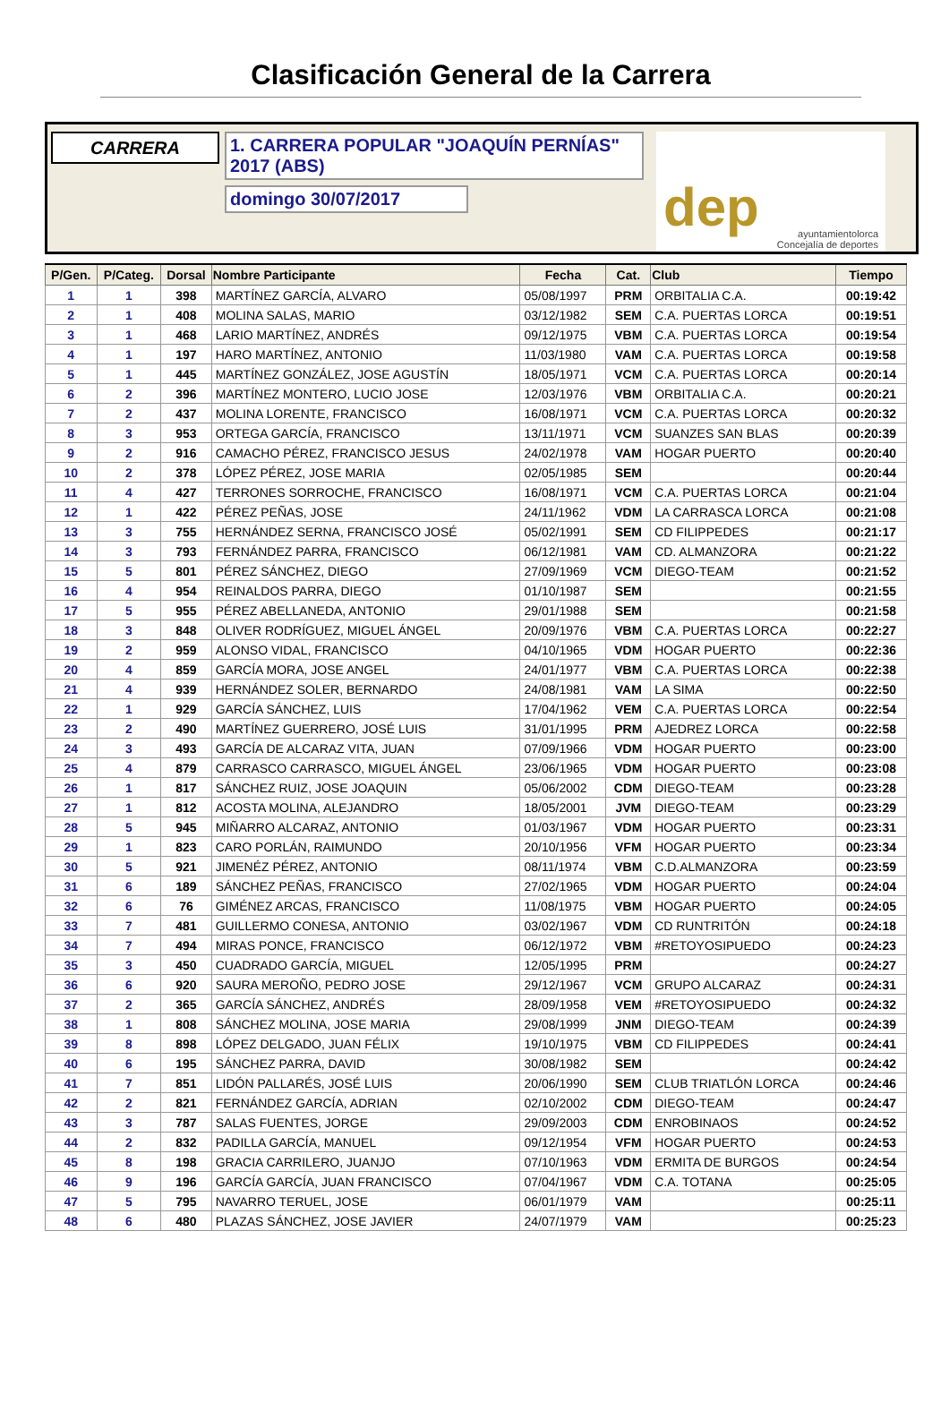Clasificación General de la Carrera
CARRERA
1. CARRERA POPULAR "JOAQUÍN PERNÍAS" 2017 (ABS)
domingo 30/07/2017
dep
ayuntamientolorca
Concejalía de deportes
| P/Gen. | P/Categ. | Dorsal | Nombre Participante | Fecha | Cat. | Club | Tiempo |
| --- | --- | --- | --- | --- | --- | --- | --- |
| 1 | 1 | 398 | MARTÍNEZ GARCÍA, ALVARO | 05/08/1997 | PRM | ORBITALIA C.A. | 00:19:42 |
| 2 | 1 | 408 | MOLINA SALAS, MARIO | 03/12/1982 | SEM | C.A. PUERTAS LORCA | 00:19:51 |
| 3 | 1 | 468 | LARIO MARTÍNEZ, ANDRÉS | 09/12/1975 | VBM | C.A. PUERTAS LORCA | 00:19:54 |
| 4 | 1 | 197 | HARO MARTÍNEZ, ANTONIO | 11/03/1980 | VAM | C.A. PUERTAS LORCA | 00:19:58 |
| 5 | 1 | 445 | MARTÍNEZ GONZÁLEZ, JOSE AGUSTÍN | 18/05/1971 | VCM | C.A. PUERTAS LORCA | 00:20:14 |
| 6 | 2 | 396 | MARTÍNEZ MONTERO, LUCIO JOSE | 12/03/1976 | VBM | ORBITALIA C.A. | 00:20:21 |
| 7 | 2 | 437 | MOLINA LORENTE, FRANCISCO | 16/08/1971 | VCM | C.A. PUERTAS LORCA | 00:20:32 |
| 8 | 3 | 953 | ORTEGA GARCÍA, FRANCISCO | 13/11/1971 | VCM | SUANZES SAN BLAS | 00:20:39 |
| 9 | 2 | 916 | CAMACHO PÉREZ, FRANCISCO JESUS | 24/02/1978 | VAM | HOGAR PUERTO | 00:20:40 |
| 10 | 2 | 378 | LÓPEZ PÉREZ, JOSE MARIA | 02/05/1985 | SEM | | 00:20:44 |
| 11 | 4 | 427 | TERRONES SORROCHE, FRANCISCO | 16/08/1971 | VCM | C.A. PUERTAS LORCA | 00:21:04 |
| 12 | 1 | 422 | PÉREZ PEÑAS, JOSE | 24/11/1962 | VDM | LA CARRASCA LORCA | 00:21:08 |
| 13 | 3 | 755 | HERNÁNDEZ SERNA, FRANCISCO JOSÉ | 05/02/1991 | SEM | CD FILIPPEDES | 00:21:17 |
| 14 | 3 | 793 | FERNÁNDEZ PARRA, FRANCISCO | 06/12/1981 | VAM | CD. ALMANZORA | 00:21:22 |
| 15 | 5 | 801 | PÉREZ SÁNCHEZ, DIEGO | 27/09/1969 | VCM | DIEGO-TEAM | 00:21:52 |
| 16 | 4 | 954 | REINALDOS PARRA, DIEGO | 01/10/1987 | SEM | | 00:21:55 |
| 17 | 5 | 955 | PÉREZ ABELLANEDA, ANTONIO | 29/01/1988 | SEM | | 00:21:58 |
| 18 | 3 | 848 | OLIVER RODRÍGUEZ, MIGUEL ÁNGEL | 20/09/1976 | VBM | C.A. PUERTAS LORCA | 00:22:27 |
| 19 | 2 | 959 | ALONSO VIDAL, FRANCISCO | 04/10/1965 | VDM | HOGAR PUERTO | 00:22:36 |
| 20 | 4 | 859 | GARCÍA MORA, JOSE ANGEL | 24/01/1977 | VBM | C.A. PUERTAS LORCA | 00:22:38 |
| 21 | 4 | 939 | HERNÁNDEZ SOLER, BERNARDO | 24/08/1981 | VAM | LA SIMA | 00:22:50 |
| 22 | 1 | 929 | GARCÍA SÁNCHEZ, LUIS | 17/04/1962 | VEM | C.A. PUERTAS LORCA | 00:22:54 |
| 23 | 2 | 490 | MARTÍNEZ GUERRERO, JOSÉ LUIS | 31/01/1995 | PRM | AJEDREZ LORCA | 00:22:58 |
| 24 | 3 | 493 | GARCÍA DE ALCARAZ VITA, JUAN | 07/09/1966 | VDM | HOGAR PUERTO | 00:23:00 |
| 25 | 4 | 879 | CARRASCO CARRASCO, MIGUEL ÁNGEL | 23/06/1965 | VDM | HOGAR PUERTO | 00:23:08 |
| 26 | 1 | 817 | SÁNCHEZ RUIZ, JOSE JOAQUIN | 05/06/2002 | CDM | DIEGO-TEAM | 00:23:28 |
| 27 | 1 | 812 | ACOSTA MOLINA, ALEJANDRO | 18/05/2001 | JVM | DIEGO-TEAM | 00:23:29 |
| 28 | 5 | 945 | MIÑARRO ALCARAZ, ANTONIO | 01/03/1967 | VDM | HOGAR PUERTO | 00:23:31 |
| 29 | 1 | 823 | CARO PORLÁN, RAIMUNDO | 20/10/1956 | VFM | HOGAR PUERTO | 00:23:34 |
| 30 | 5 | 921 | JIMENÉZ PÉREZ, ANTONIO | 08/11/1974 | VBM | C.D.ALMANZORA | 00:23:59 |
| 31 | 6 | 189 | SÁNCHEZ PEÑAS, FRANCISCO | 27/02/1965 | VDM | HOGAR PUERTO | 00:24:04 |
| 32 | 6 | 76 | GIMÉNEZ ARCAS, FRANCISCO | 11/08/1975 | VBM | HOGAR PUERTO | 00:24:05 |
| 33 | 7 | 481 | GUILLERMO CONESA, ANTONIO | 03/02/1967 | VDM | CD RUNTRITÓN | 00:24:18 |
| 34 | 7 | 494 | MIRAS PONCE, FRANCISCO | 06/12/1972 | VBM | #RETOYOSIPUEDO | 00:24:23 |
| 35 | 3 | 450 | CUADRADO GARCÍA, MIGUEL | 12/05/1995 | PRM | | 00:24:27 |
| 36 | 6 | 920 | SAURA MEROÑO, PEDRO JOSE | 29/12/1967 | VCM | GRUPO ALCARAZ | 00:24:31 |
| 37 | 2 | 365 | GARCÍA SÁNCHEZ, ANDRÉS | 28/09/1958 | VEM | #RETOYOSIPUEDO | 00:24:32 |
| 38 | 1 | 808 | SÁNCHEZ MOLINA, JOSE MARIA | 29/08/1999 | JNM | DIEGO-TEAM | 00:24:39 |
| 39 | 8 | 898 | LÓPEZ DELGADO, JUAN FÉLIX | 19/10/1975 | VBM | CD FILIPPEDES | 00:24:41 |
| 40 | 6 | 195 | SÁNCHEZ PARRA, DAVID | 30/08/1982 | SEM | | 00:24:42 |
| 41 | 7 | 851 | LIDÓN PALLARÉS, JOSÉ LUIS | 20/06/1990 | SEM | CLUB TRIATLÓN LORCA | 00:24:46 |
| 42 | 2 | 821 | FERNÁNDEZ GARCÍA, ADRIAN | 02/10/2002 | CDM | DIEGO-TEAM | 00:24:47 |
| 43 | 3 | 787 | SALAS FUENTES, JORGE | 29/09/2003 | CDM | ENROBINAOS | 00:24:52 |
| 44 | 2 | 832 | PADILLA GARCÍA, MANUEL | 09/12/1954 | VFM | HOGAR PUERTO | 00:24:53 |
| 45 | 8 | 198 | GRACIA CARRILERO, JUANJO | 07/10/1963 | VDM | ERMITA DE BURGOS | 00:24:54 |
| 46 | 9 | 196 | GARCÍA GARCÍA, JUAN FRANCISCO | 07/04/1967 | VDM | C.A. TOTANA | 00:25:05 |
| 47 | 5 | 795 | NAVARRO TERUEL, JOSE | 06/01/1979 | VAM | | 00:25:11 |
| 48 | 6 | 480 | PLAZAS SÁNCHEZ, JOSE JAVIER | 24/07/1979 | VAM | | 00:25:23 |